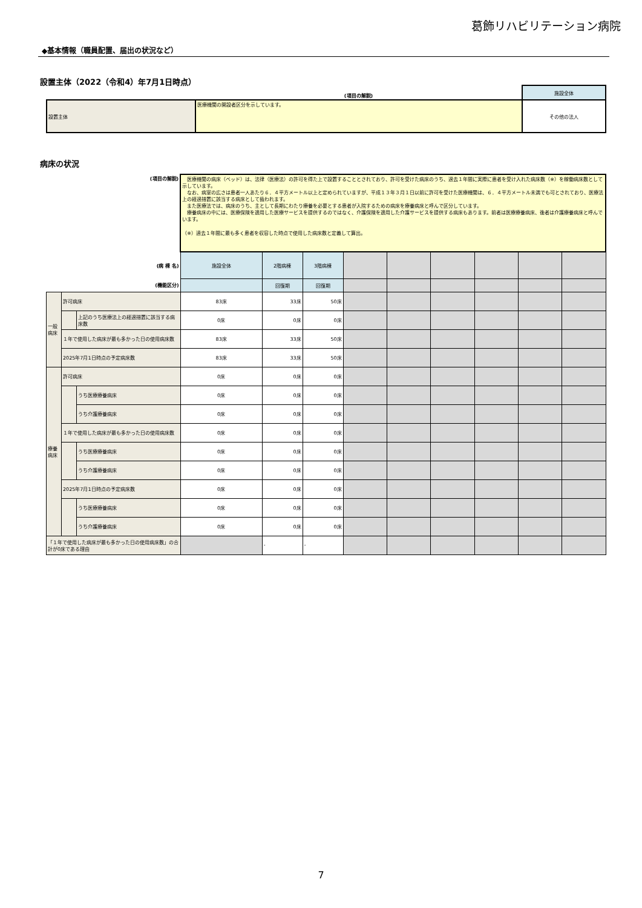葛飾リハビリテーション病院
◆基本情報（職員配置、届出の状況など）
設置主体（2022（令和4）年7月1日時点）
| | (項目の解説) | 施設全体 |
| 設置主体 | 医療機関の開設者区分を示しています。 | その他の法人 |
病床の状況
| (項目の解説) | | | 医療機関の病床（ベッド）は、法律（医療法）の許可を得た上で設置することとされており、許可を受けた病床のうち、過去１年間に実際に患者を受け入れた病床数（※）を稼働病床数として示しています。 なお、病室の広さは患者一人あたり６．４平方メートル以上と定められていますが、平成１３年３月１日以前に許可を受けた医療機関は、６．４平方メートル未満でも可とされており、医療法上の経過措置に該当する病床として扱われます。 また医療法では、病床のうち、主として長期にわたり療養を必要とする患者が入院するための病床を療養病床と呼んで区分しています。 療養病床の中には、医療保険を適用した医療サービスを提供するのではなく、介護保険を適用した介護サービスを提供する病床もあります。前者は医療療養病床、後者は介護療養病床と呼んでいます。 （※）過去１年間に最も多く患者を収容した時点で使用した病床数と定義して算出。 | | | | | | | | |
| (病 棟 名) | | | 施設全体 | 2階病棟 | 3階病棟 | | | | | | |
| (機能区分) | | | | 回復期 | 回復期 | | | | | | |
| 一般 病床 | 許可病床 | | 83床 | 33床 | 50床 | | | | | | |
| | | 上記のうち医療法上の経過措置に該当する病床数 | 0床 | 0床 | 0床 | | | | | | |
| | １年で使用した病床が最も多かった日の使用病床数 | | 83床 | 33床 | 50床 | | | | | | |
| | 2025年7月1日時点の予定病床数 | | 83床 | 33床 | 50床 | | | | | | |
| 療養 病床 | 許可病床 | | 0床 | 0床 | 0床 | | | | | | |
| | | うち医療療養病床 | 0床 | 0床 | 0床 | | | | | | |
| | | うち介護療養病床 | 0床 | 0床 | 0床 | | | | | | |
| | １年で使用した病床が最も多かった日の使用病床数 | | 0床 | 0床 | 0床 | | | | | | |
| | | うち医療療養病床 | 0床 | 0床 | 0床 | | | | | | |
| | | うち介護療養病床 | 0床 | 0床 | 0床 | | | | | | |
| | 2025年7月1日時点の予定病床数 | | 0床 | 0床 | 0床 | | | | | | |
| | | うち医療療養病床 | 0床 | 0床 | 0床 | | | | | | |
| | | うち介護療養病床 | 0床 | 0床 | 0床 | | | | | | |
| 「１年で使用した病床が最も多かった日の使用病床数」の合計が0床である理由 | | | | - | - | | | | | | |
7